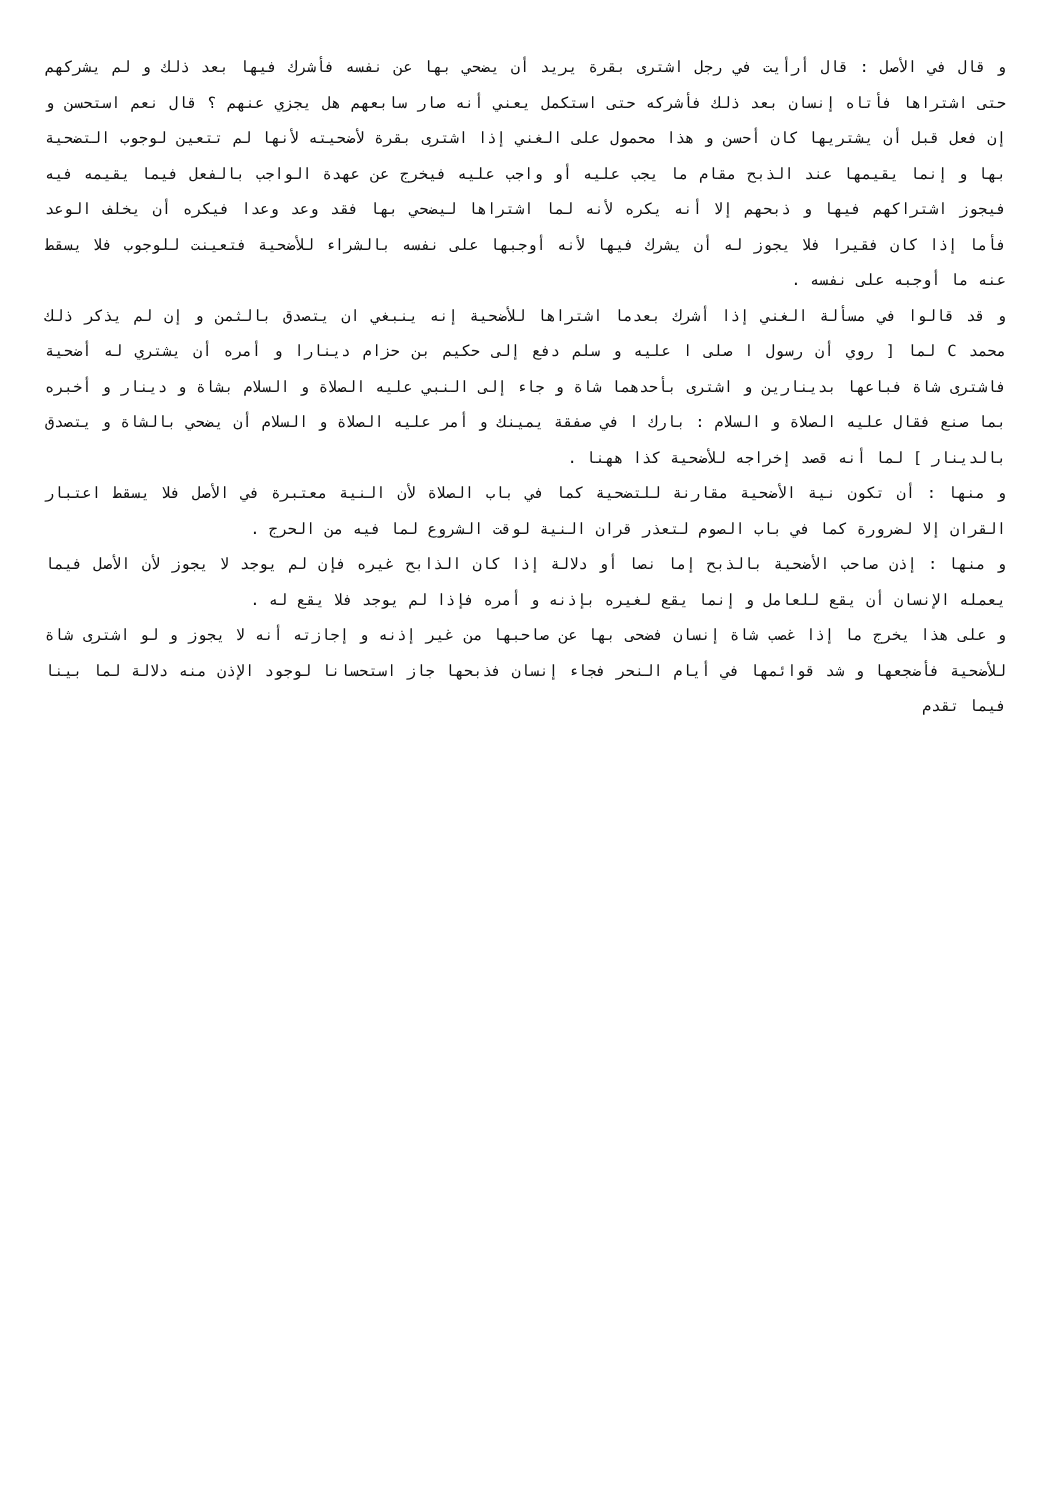و قال في الأصل : قال أرأيت في رجل اشترى بقرة يريد أن يضحي بها عن نفسه فأشرك فيها بعد ذلك و لم يشركهم حتى اشتراها فأتاه إنسان بعد ذلك فأشركه حتى استكمل يعني أنه صار سابعهم هل يجزي عنهم ؟ قال نعم استحسن و إن فعل قبل أن يشتريها كان أحسن و هذا محمول على الغني إذا اشترى بقرة لأضحيته لأنها لم تتعين لوجوب التضحية بها و إنما يقيمها عند الذبح مقام ما يجب عليه أو واجب عليه فيخرج عن عهدة الواجب بالفعل فيما يقيمه فيه فيجوز اشتراكهم فيها و ذبحهم إلا أنه يكره لأنه لما اشتراها ليضحي بها فقد وعد وعدا فيكره أن يخلف الوعد فأما إذا كان فقيرا فلا يجوز له أن يشرك فيها لأنه أوجبها على نفسه بالشراء للأضحية فتعينت للوجوب فلا يسقط عنه ما أوجبه على نفسه .
و قد قالوا في مسألة الغني إذا أشرك بعدما اشتراها للأضحية إنه ينبغي ان يتصدق بالثمن و إن لم يذكر ذلك محمد C لما [ روي أن رسول ا صلى ا عليه و سلم دفع إلى حكيم بن حزام دينارا و أمره أن يشتري له أضحية فاشترى شاة فباعها بدينارين و اشترى بأحدهما شاة و جاء إلى النبي عليه الصلاة و السلام بشاة و دينار و أخبره بما صنع فقال عليه الصلاة و السلام : بارك ا في صفقة يمينك و أمر عليه الصلاة و السلام أن يضحي بالشاة و يتصدق بالدينار ] لما أنه قصد إخراجه للأضحية كذا ههنا .
و منها : أن تكون نية الأضحية مقارنة للتضحية كما في باب الصلاة لأن النية معتبرة في الأصل فلا يسقط اعتبار القران إلا لضرورة كما في باب الصوم لتعذر قران النية لوقت الشروع لما فيه من الحرج .
و منها : إذن صاحب الأضحية بالذبح إما نصا أو دلالة إذا كان الذابح غيره فإن لم يوجد لا يجوز لأن الأصل فيما يعمله الإنسان أن يقع للعامل و إنما يقع لغيره بإذنه و أمره فإذا لم يوجد فلا يقع له .
و على هذا يخرج ما إذا غصب شاة إنسان فضحى بها عن صاحبها من غير إذنه و إجازته أنه لا يجوز و لو اشترى شاة للأضحية فأضجعها و شد قوائمها في أيام النحر فجاء إنسان فذبحها جاز استحسانا لوجود الإذن منه دلالة لما بينا فيما تقدم